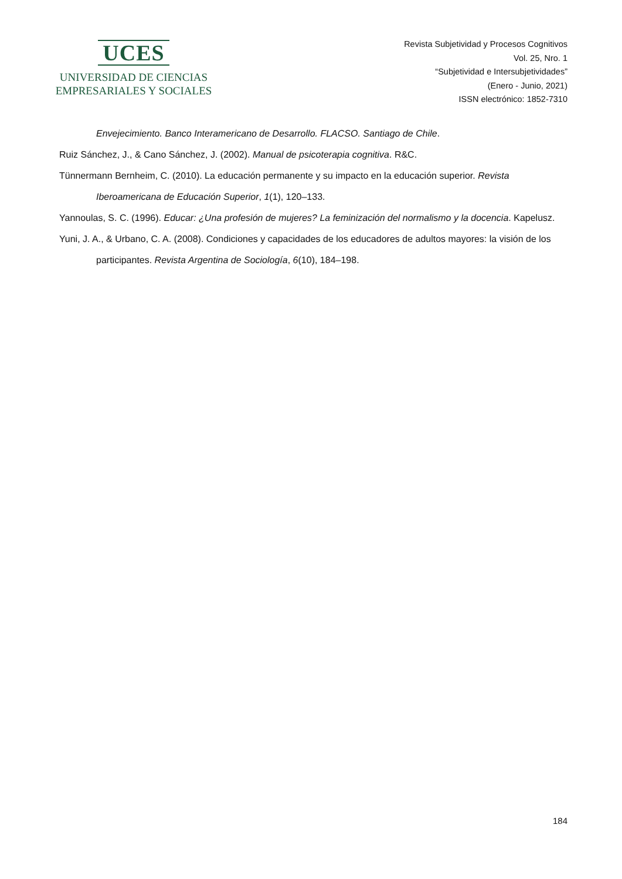UCES
UNIVERSIDAD DE CIENCIAS
EMPRESARIALES Y SOCIALES
Revista Subjetividad y Procesos Cognitivos
Vol. 25, Nro. 1
“Subjetividad e Intersubjetividades”
(Enero - Junio, 2021)
ISSN electrónico: 1852-7310
Envejecimiento. Banco Interamericano de Desarrollo. FLACSO. Santiago de Chile.
Ruiz Sánchez, J., & Cano Sánchez, J. (2002). Manual de psicoterapia cognitiva. R&C.
Tünnermann Bernheim, C. (2010). La educación permanente y su impacto en la educación superior. Revista Iberoamericana de Educación Superior, 1(1), 120–133.
Yannoulas, S. C. (1996). Educar: ¿Una profesión de mujeres? La feminización del normalismo y la docencia. Kapelusz.
Yuni, J. A., & Urbano, C. A. (2008). Condiciones y capacidades de los educadores de adultos mayores: la visión de los participantes. Revista Argentina de Sociología, 6(10), 184–198.
184